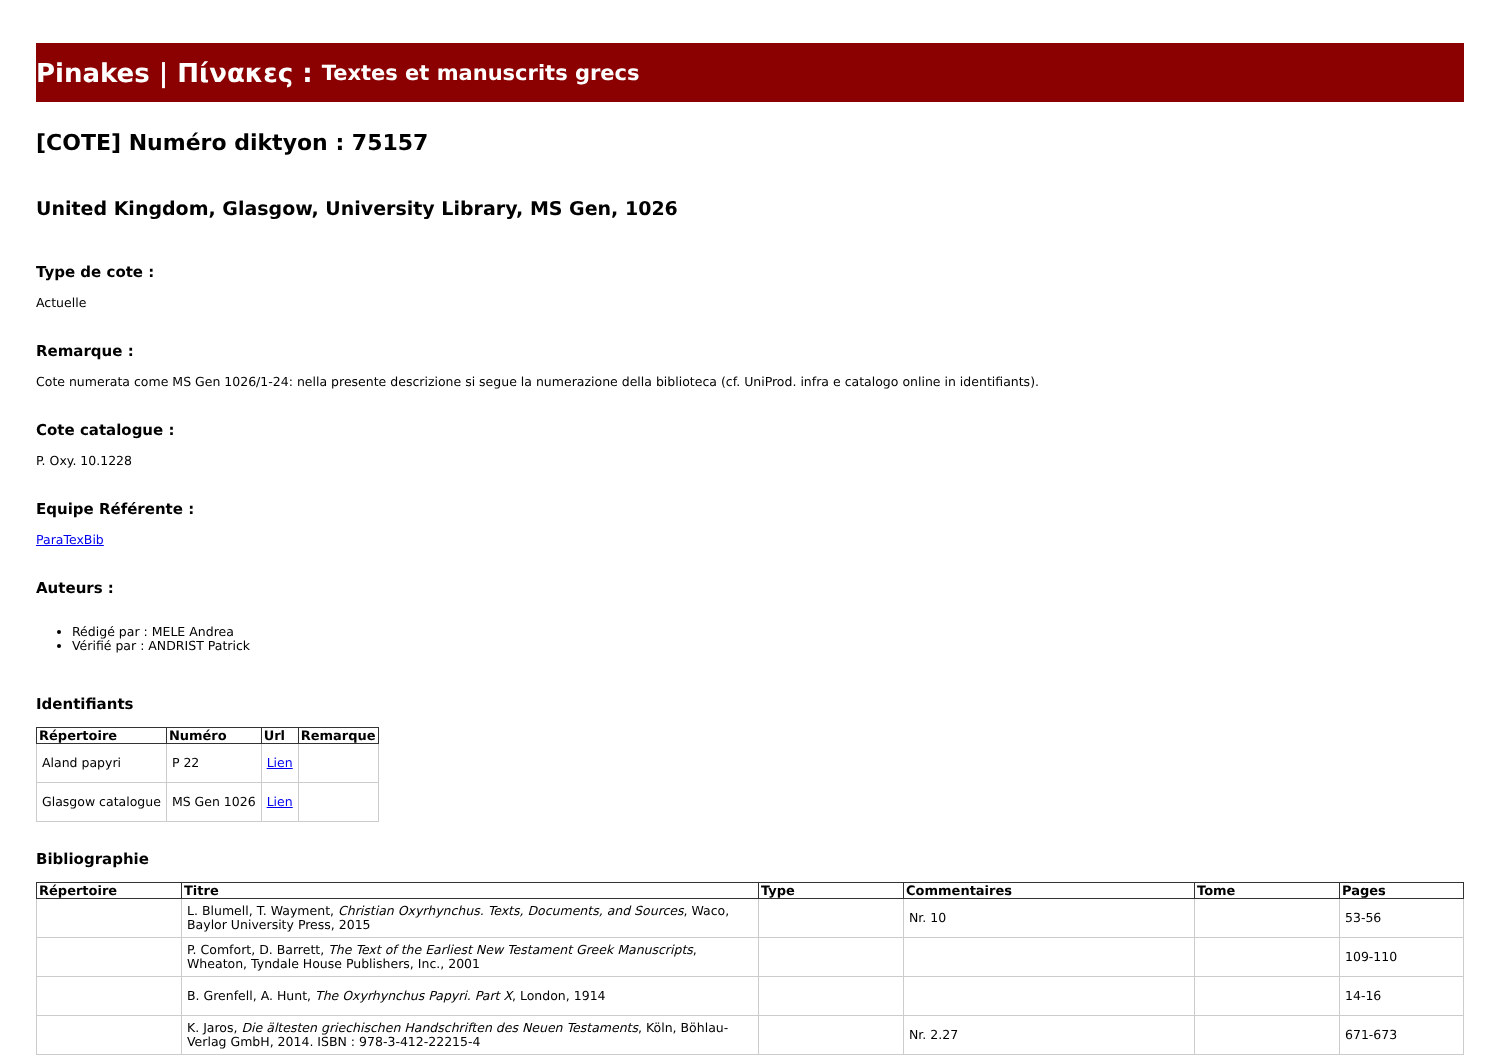Pinakes | Πίνακες : Textes et manuscrits grecs
[COTE] Numéro diktyon : 75157
United Kingdom, Glasgow, University Library, MS Gen, 1026
Type de cote :
Actuelle
Remarque :
Cote numerata come MS Gen 1026/1-24: nella presente descrizione si segue la numerazione della biblioteca (cf. UniProd. infra e catalogo online in identifiants).
Cote catalogue :
P. Oxy. 10.1228
Equipe Référente :
ParaTexBib
Auteurs :
Rédigé par : MELE Andrea
Vérifié par : ANDRIST Patrick
Identifiants
| Répertoire | Numéro | Url | Remarque |
| --- | --- | --- | --- |
| Aland papyri | P 22 | Lien | |
| Glasgow catalogue | MS Gen 1026 | Lien | |
Bibliographie
| Répertoire | Titre | Type | Commentaires | Tome | Pages |
| --- | --- | --- | --- | --- | --- |
| | L. Blumell, T. Wayment, Christian Oxyrhynchus. Texts, Documents, and Sources , Waco, Baylor University Press, 2015 | | Nr. 10 | | 53-56 |
| | P. Comfort, D. Barrett, The Text of the Earliest New Testament Greek Manuscripts , Wheaton, Tyndale House Publishers, Inc., 2001 | | | | 109-110 |
| | B. Grenfell, A. Hunt, The Oxyrhynchus Papyri. Part X , London, 1914 | | | | 14-16 |
| | K. Jaros, Die ältesten griechischen Handschriften des Neuen Testaments , Köln, Böhlau-Verlag GmbH, 2014. ISBN : 978-3-412-22215-4 | | Nr. 2.27 | | 671-673 |